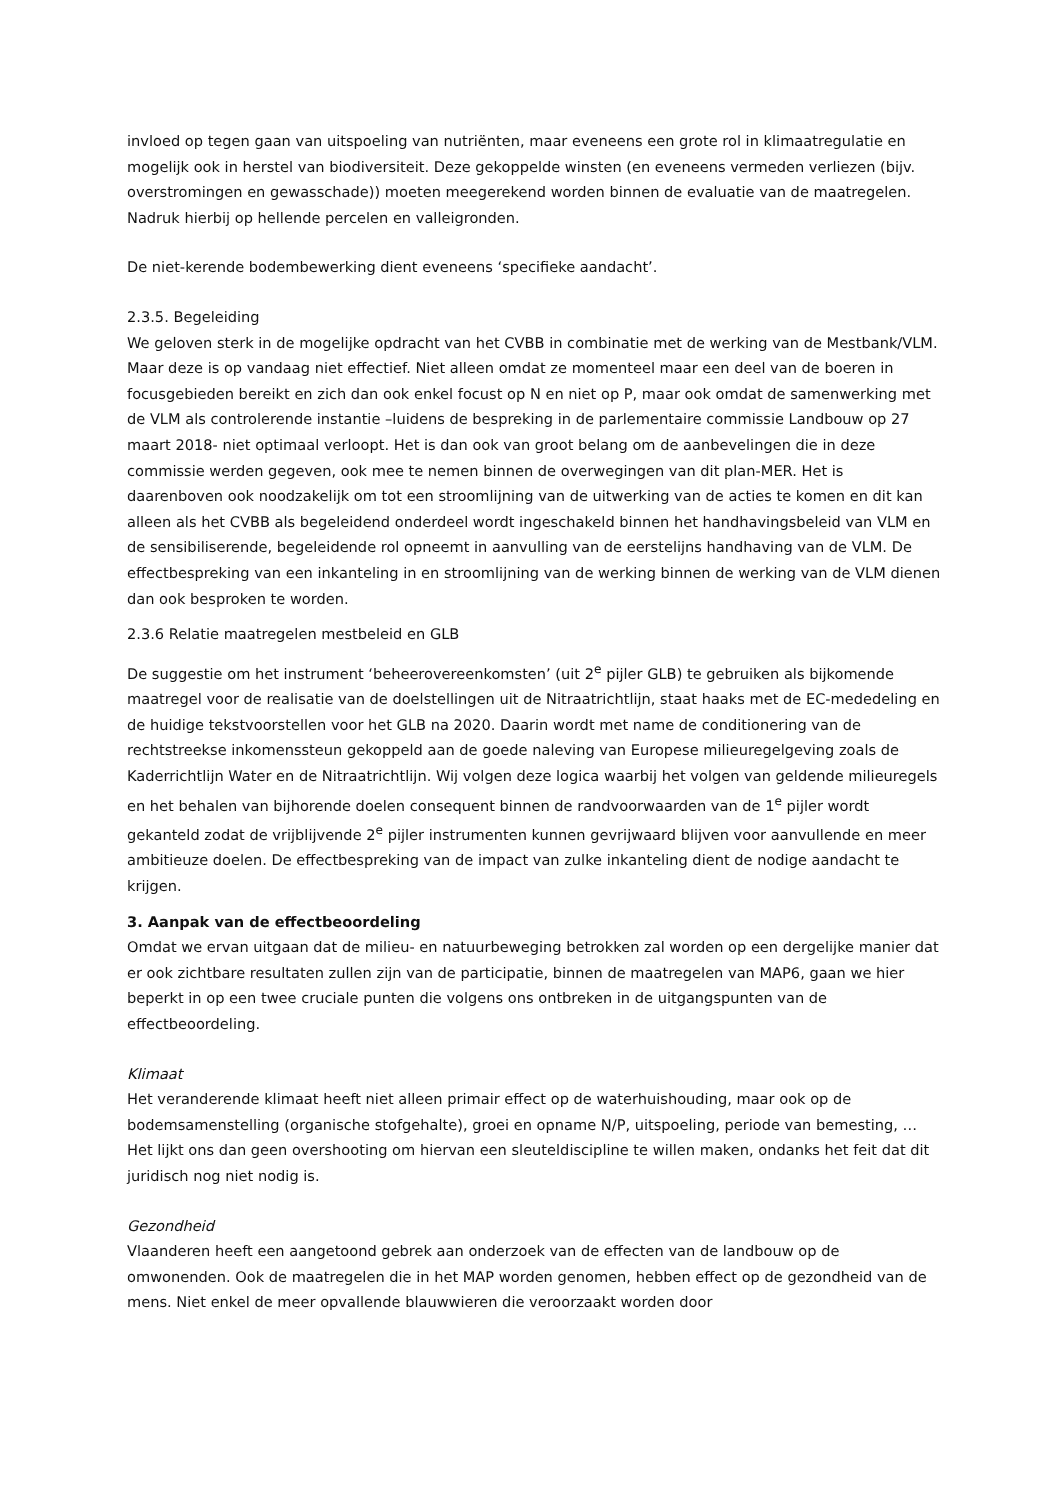invloed op tegen gaan van uitspoeling van nutriënten, maar eveneens een grote rol in klimaatregulatie en mogelijk ook in herstel van biodiversiteit. Deze gekoppelde winsten (en eveneens vermeden verliezen (bijv. overstromingen en gewasschade)) moeten meegerekend worden binnen de evaluatie van de maatregelen. Nadruk hierbij op hellende percelen en valleigronden.
De niet-kerende bodembewerking dient eveneens ‘specifieke aandacht’.
2.3.5. Begeleiding
We geloven sterk in de mogelijke opdracht van het CVBB in combinatie met de werking van de Mestbank/VLM. Maar deze is op vandaag niet effectief. Niet alleen omdat ze momenteel maar een deel van de boeren in focusgebieden bereikt en zich dan ook enkel focust op N en niet op P, maar ook omdat de samenwerking met de VLM als controlerende instantie –luidens de bespreking in de parlementaire commissie Landbouw op 27 maart 2018- niet optimaal verloopt. Het is dan ook van groot belang om de aanbevelingen die in deze commissie werden gegeven, ook mee te nemen binnen de overwegingen van dit plan-MER. Het is daarenboven ook noodzakelijk om tot een stroomlijning van de uitwerking van de acties te komen en dit kan alleen als het CVBB als begeleidend onderdeel wordt ingeschakeld binnen het handhavingsbeleid van VLM en de sensibiliserende, begeleidende rol opneemt in aanvulling van de eerstelijns handhaving van de VLM. De effectbespreking van een inkanteling in en stroomlijning van de werking binnen de werking van de VLM dienen dan ook besproken te worden.
2.3.6 Relatie maatregelen mestbeleid en GLB
De suggestie om het instrument ‘beheerovereenkomsten’ (uit 2<sup>e</sup> pijler GLB) te gebruiken als bijkomende maatregel voor de realisatie van de doelstellingen uit de Nitraatrichtlijn, staat haaks met de EC-mededeling en de huidige tekstvoorstellen voor het GLB na 2020. Daarin wordt met name de conditionering van de rechtstreekse inkomenssteun gekoppeld aan de goede naleving van Europese milieuregelgeving zoals de Kaderrichtlijn Water en de Nitraatrichtlijn. Wij volgen deze logica waarbij het volgen van geldende milieuregels en het behalen van bijhorende doelen consequent binnen de randvoorwaarden van de 1<sup>e</sup> pijler wordt gekanteld zodat de vrijblijvende 2<sup>e</sup> pijler instrumenten kunnen gevrijwaard blijven voor aanvullende en meer ambitieuze doelen. De effectbespreking van de impact van zulke inkanteling dient de nodige aandacht te krijgen.
3. Aanpak van de effectbeoordeling
Omdat we ervan uitgaan dat de milieu- en natuurbeweging betrokken zal worden op een dergelijke manier dat er ook zichtbare resultaten zullen zijn van de participatie, binnen de maatregelen van MAP6, gaan we hier beperkt in op een twee cruciale punten die volgens ons ontbreken in de uitgangspunten van de effectbeoordeling.
Klimaat
Het veranderende klimaat heeft niet alleen primair effect op de waterhuishouding, maar ook op de bodemsamenstelling (organische stofgehalte), groei en opname N/P, uitspoeling, periode van bemesting, … Het lijkt ons dan geen overshooting om hiervan een sleuteldiscipline te willen maken, ondanks het feit dat dit juridisch nog niet nodig is.
Gezondheid
Vlaanderen heeft een aangetoond gebrek aan onderzoek van de effecten van de landbouw op de omwonenden. Ook de maatregelen die in het MAP worden genomen, hebben effect op de gezondheid van de mens. Niet enkel de meer opvallende blauwwieren die veroorzaakt worden door